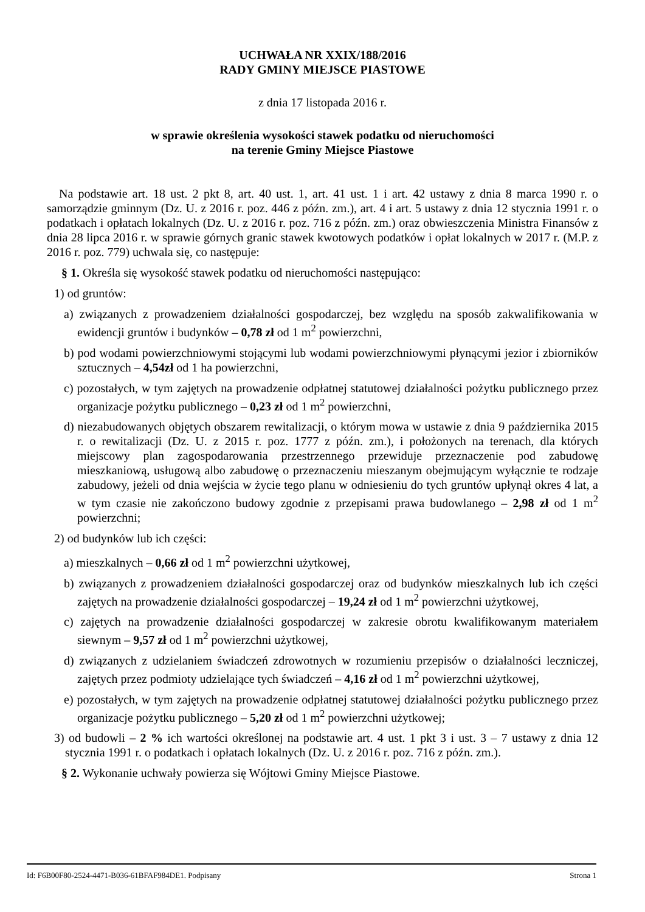UCHWAŁA NR XXIX/188/2016
RADY GMINY MIEJSCE PIASTOWE
z dnia 17 listopada 2016 r.
w sprawie określenia wysokości stawek podatku od nieruchomości
na terenie Gminy Miejsce Piastowe
Na podstawie art. 18 ust. 2 pkt 8, art. 40 ust. 1, art. 41 ust. 1 i art. 42 ustawy z dnia 8 marca 1990 r. o samorządzie gminnym (Dz. U. z 2016 r. poz. 446 z późn. zm.), art. 4 i art. 5 ustawy z dnia 12 stycznia 1991 r. o podatkach i opłatach lokalnych (Dz. U. z 2016 r. poz. 716 z późn. zm.) oraz obwieszczenia Ministra Finansów z dnia 28 lipca 2016 r. w sprawie górnych granic stawek kwotowych podatków i opłat lokalnych w 2017 r. (M.P. z 2016 r. poz. 779) uchwala się, co następuje:
§ 1. Określa się wysokość stawek podatku od nieruchomości następująco:
1) od gruntów:
a) związanych z prowadzeniem działalności gospodarczej, bez względu na sposób zakwalifikowania w ewidencji gruntów i budynków – 0,78 zł od 1 m<sup>2</sup> powierzchni,
b) pod wodami powierzchniowymi stojącymi lub wodami powierzchniowymi płynącymi jezior i zbiorników sztucznych – 4,54zł od 1 ha powierzchni,
c) pozostałych, w tym zajętych na prowadzenie odpłatnej statutowej działalności pożytku publicznego przez organizacje pożytku publicznego – 0,23 zł od 1 m<sup>2</sup> powierzchni,
d) niezabudowanych objętych obszarem rewitalizacji, o którym mowa w ustawie z dnia 9 października 2015 r. o rewitalizacji (Dz. U. z 2015 r. poz. 1777 z późn. zm.), i położonych na terenach, dla których miejscowy plan zagospodarowania przestrzennego przewiduje przeznaczenie pod zabudowę mieszkaniową, usługową albo zabudowę o przeznaczeniu mieszanym obejmującym wyłącznie te rodzaje zabudowy, jeżeli od dnia wejścia w życie tego planu w odniesieniu do tych gruntów upłynął okres 4 lat, a w tym czasie nie zakończono budowy zgodnie z przepisami prawa budowlanego – 2,98 zł od 1 m<sup>2</sup> powierzchni;
2) od budynków lub ich części:
a) mieszkalnych – 0,66 zł od 1 m<sup>2</sup> powierzchni użytkowej,
b) związanych z prowadzeniem działalności gospodarczej oraz od budynków mieszkalnych lub ich części zajętych na prowadzenie działalności gospodarczej – 19,24 zł od 1 m<sup>2</sup> powierzchni użytkowej,
c) zajętych na prowadzenie działalności gospodarczej w zakresie obrotu kwalifikowanym materiałem siewnym – 9,57 zł od 1 m<sup>2</sup> powierzchni użytkowej,
d) związanych z udzielaniem świadczeń zdrowotnych w rozumieniu przepisów o działalności leczniczej, zajętych przez podmioty udzielające tych świadczeń – 4,16 zł od 1 m<sup>2</sup> powierzchni użytkowej,
e) pozostałych, w tym zajętych na prowadzenie odpłatnej statutowej działalności pożytku publicznego przez organizacje pożytku publicznego – 5,20 zł od 1 m<sup>2</sup> powierzchni użytkowej;
3) od budowli – 2 % ich wartości określonej na podstawie art. 4 ust. 1 pkt 3 i ust. 3 – 7 ustawy z dnia 12 stycznia 1991 r. o podatkach i opłatach lokalnych (Dz. U. z 2016 r. poz. 716 z późn. zm.).
§ 2. Wykonanie uchwały powierza się Wójtowi Gminy Miejsce Piastowe.
Id: F6B00F80-2524-4471-B036-61BFAF984DE1. Podpisany Strona 1